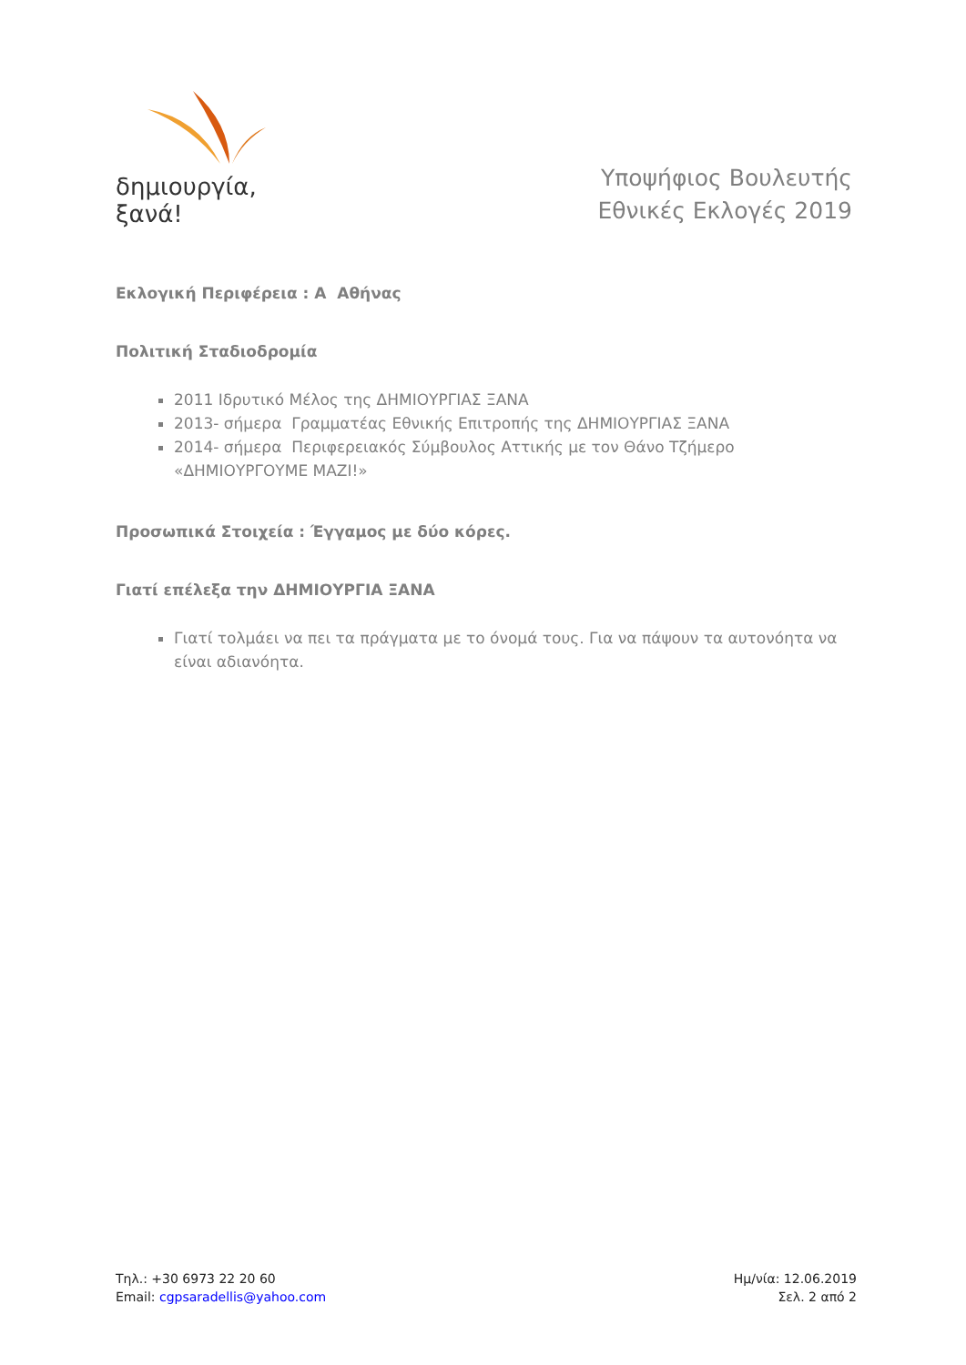δημιουργία, ξανά!
Υποψήφιος Βουλευτής
Εθνικές Εκλογές 2019
Εκλογική Περιφέρεια : Α Αθήνας
Πολιτική Σταδιοδρομία
2011 Ιδρυτικό Μέλος της ΔΗΜΙΟΥΡΓΙΑΣ ΞΑΝΑ
2013- σήμερα Γραμματέας Εθνικής Επιτροπής της ΔΗΜΙΟΥΡΓΙΑΣ ΞΑΝΑ
2014- σήμερα Περιφερειακός Σύμβουλος Αττικής με τον Θάνο Τζήμερο «ΔΗΜΙΟΥΡΓΟΥΜΕ ΜΑΖΙ!»
Προσωπικά Στοιχεία : Έγγαμος με δύο κόρες.
Γιατί επέλεξα την ΔΗΜΙΟΥΡΓΙΑ ΞΑΝΑ
Γιατί τολμάει να πει τα πράγματα με το όνομά τους. Για να πάψουν τα αυτονόητα να είναι αδιανόητα.
Τηλ.: +30 6973 22 20 60
Email: cgpsaradellis@yahoo.com
Ημ/νία: 12.06.2019
Σελ. 2 από 2